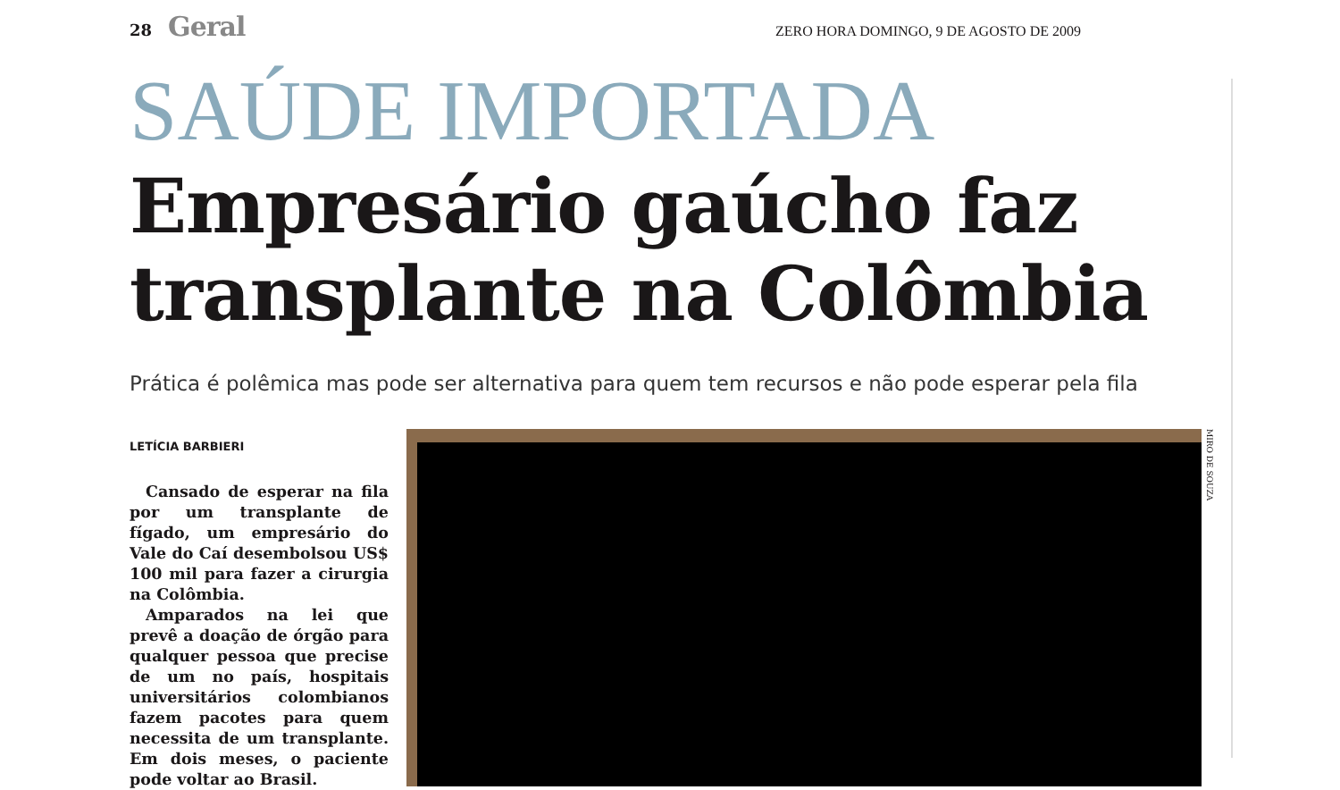28 Geral ZERO HORA DOMINGO, 9 DE AGOSTO DE 2009
SAÚDE IMPORTADA
Empresário gaúcho faz transplante na Colômbia
Prática é polêmica mas pode ser alternativa para quem tem recursos e não pode esperar pela fila
LETÍCIA BARBIERI
Cansado de esperar na fila por um transplante de fígado, um empresário do Vale do Caí desembolsou US$ 100 mil para fazer a cirurgia na Colômbia.
Amparados na lei que prevê a doação de órgão para qualquer pessoa que precise de um no país, hospitais universitários colombianos fazem pacotes para quem necessita de um transplante. Em dois meses, o paciente pode voltar ao Brasil.
MIRO DE SOUZA